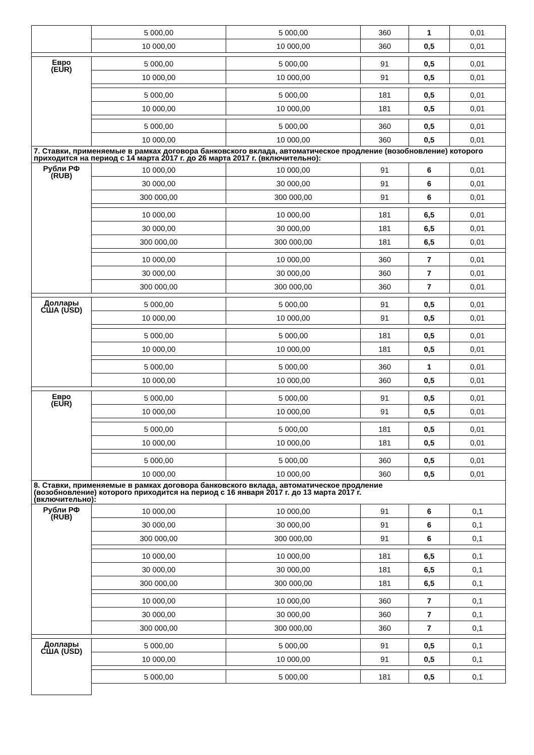| | 5 000,00 | 5 000,00 | 360 | 1 | 0,01 |
| | 10 000,00 | 10 000,00 | 360 | 0,5 | 0,01 |
| Евро (EUR) | 5 000,00 | 5 000,00 | 91 | 0,5 | 0,01 |
| | 10 000,00 | 10 000,00 | 91 | 0,5 | 0,01 |
| | 5 000,00 | 5 000,00 | 181 | 0,5 | 0,01 |
| | 10 000,00 | 10 000,00 | 181 | 0,5 | 0,01 |
| | 5 000,00 | 5 000,00 | 360 | 0,5 | 0,01 |
| | 10 000,00 | 10 000,00 | 360 | 0,5 | 0,01 |
| 7. Ставки, применяемые в рамках договора банковского вклада, автоматическое продление (возобновление) которого приходится на период с 14 марта 2017 г. до 26 марта 2017 г. (включительно): | | | | | |
| Рубли РФ (RUB) | 10 000,00 | 10 000,00 | 91 | 6 | 0,01 |
| | 30 000,00 | 30 000,00 | 91 | 6 | 0,01 |
| | 300 000,00 | 300 000,00 | 91 | 6 | 0,01 |
| | 10 000,00 | 10 000,00 | 181 | 6,5 | 0,01 |
| | 30 000,00 | 30 000,00 | 181 | 6,5 | 0,01 |
| | 300 000,00 | 300 000,00 | 181 | 6,5 | 0,01 |
| | 10 000,00 | 10 000,00 | 360 | 7 | 0,01 |
| | 30 000,00 | 30 000,00 | 360 | 7 | 0,01 |
| | 300 000,00 | 300 000,00 | 360 | 7 | 0,01 |
| Доллары США (USD) | 5 000,00 | 5 000,00 | 91 | 0,5 | 0,01 |
| | 10 000,00 | 10 000,00 | 91 | 0,5 | 0,01 |
| | 5 000,00 | 5 000,00 | 181 | 0,5 | 0,01 |
| | 10 000,00 | 10 000,00 | 181 | 0,5 | 0,01 |
| | 5 000,00 | 5 000,00 | 360 | 1 | 0,01 |
| | 10 000,00 | 10 000,00 | 360 | 0,5 | 0,01 |
| Евро (EUR) | 5 000,00 | 5 000,00 | 91 | 0,5 | 0,01 |
| | 10 000,00 | 10 000,00 | 91 | 0,5 | 0,01 |
| | 5 000,00 | 5 000,00 | 181 | 0,5 | 0,01 |
| | 10 000,00 | 10 000,00 | 181 | 0,5 | 0,01 |
| | 5 000,00 | 5 000,00 | 360 | 0,5 | 0,01 |
| | 10 000,00 | 10 000,00 | 360 | 0,5 | 0,01 |
| 8. Ставки, применяемые в рамках договора банковского вклада, автоматическое продление (возобновление) которого приходится на период с 16 января 2017 г. до 13 марта 2017 г. (включительно): | | | | | |
| Рубли РФ (RUB) | 10 000,00 | 10 000,00 | 91 | 6 | 0,1 |
| | 30 000,00 | 30 000,00 | 91 | 6 | 0,1 |
| | 300 000,00 | 300 000,00 | 91 | 6 | 0,1 |
| | 10 000,00 | 10 000,00 | 181 | 6,5 | 0,1 |
| | 30 000,00 | 30 000,00 | 181 | 6,5 | 0,1 |
| | 300 000,00 | 300 000,00 | 181 | 6,5 | 0,1 |
| | 10 000,00 | 10 000,00 | 360 | 7 | 0,1 |
| | 30 000,00 | 30 000,00 | 360 | 7 | 0,1 |
| | 300 000,00 | 300 000,00 | 360 | 7 | 0,1 |
| Доллары США (USD) | 5 000,00 | 5 000,00 | 91 | 0,5 | 0,1 |
| | 10 000,00 | 10 000,00 | 91 | 0,5 | 0,1 |
| | 5 000,00 | 5 000,00 | 181 | 0,5 | 0,1 |